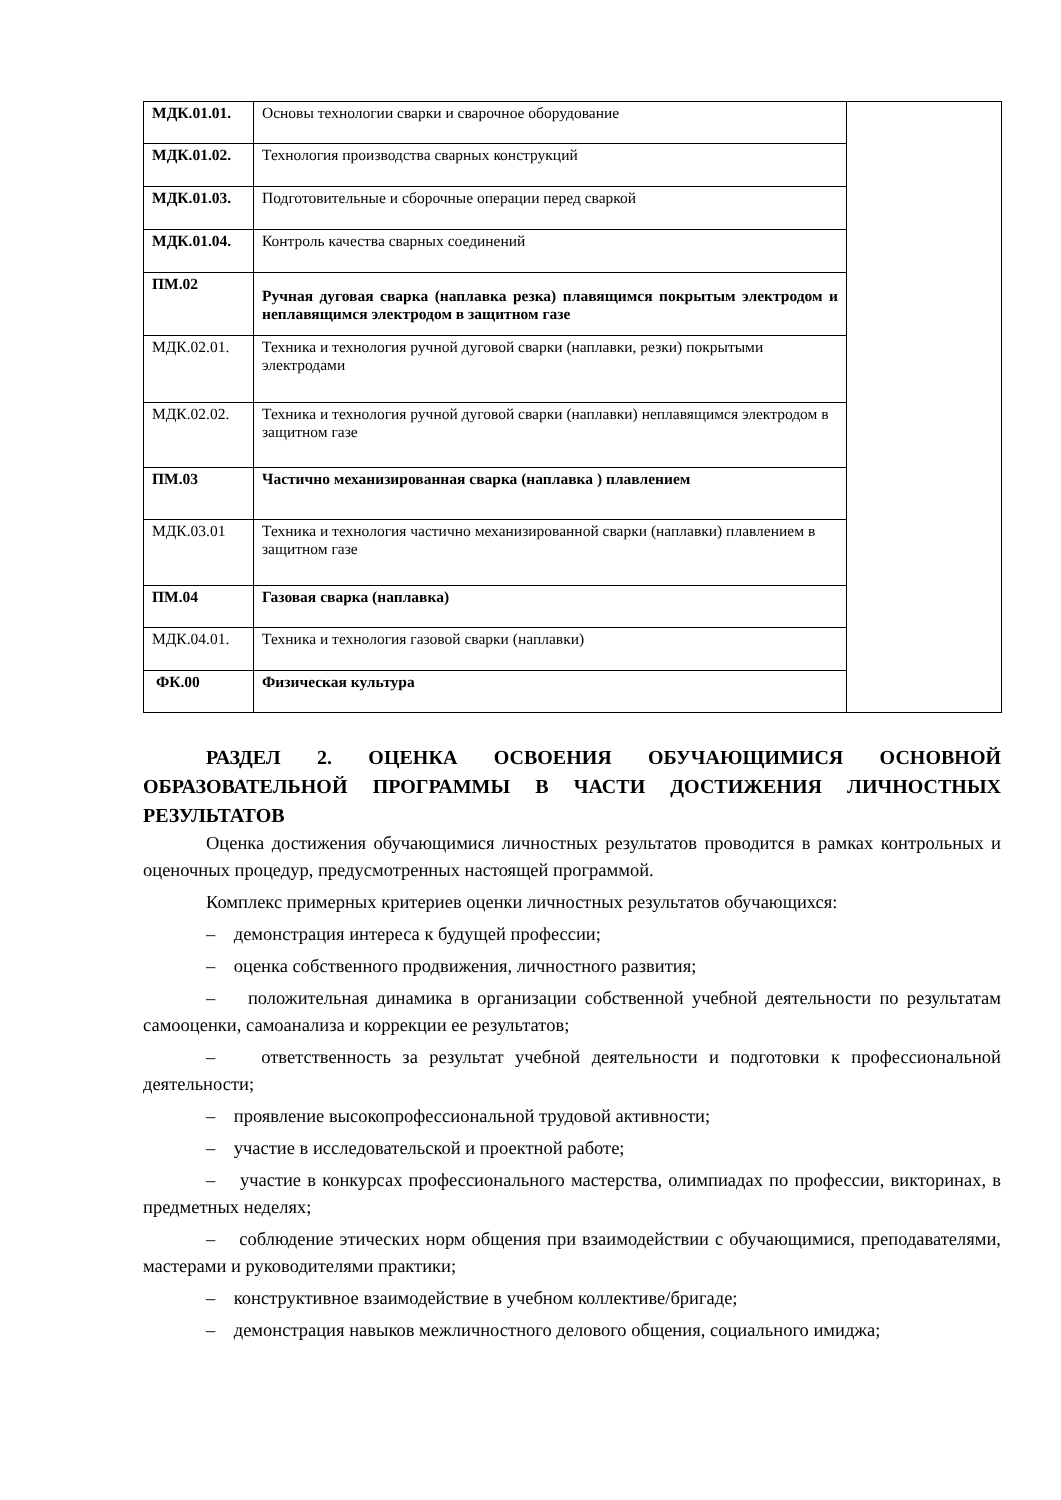| МДК.01.01. | Основы технологии сварки и сварочное оборудование | |
| МДК.01.02. | Технология производства сварных конструкций | |
| МДК.01.03. | Подготовительные и сборочные операции перед сваркой | |
| МДК.01.04. | Контроль качества сварных соединений | |
| ПМ.02 | Ручная дуговая сварка (наплавка резка) плавящимся покрытым электродом и неплавящимся электродом в защитном газе | |
| МДК.02.01. | Техника и технология ручной дуговой сварки (наплавки, резки) покрытыми электродами | |
| МДК.02.02. | Техника и технология ручной дуговой сварки (наплавки) неплавящимся электродом в защитном газе | |
| ПМ.03 | Частично механизированная сварка (наплавка ) плавлением | |
| МДК.03.01 | Техника и технология частично механизированной сварки (наплавки) плавлением в защитном газе | |
| ПМ.04 | Газовая сварка (наплавка) | |
| МДК.04.01. | Техника и технология газовой сварки (наплавки) | |
| ФК.00 | Физическая культура | |
РАЗДЕЛ 2. ОЦЕНКА ОСВОЕНИЯ ОБУЧАЮЩИМИСЯ ОСНОВНОЙ ОБРАЗОВАТЕЛЬНОЙ ПРОГРАММЫ В ЧАСТИ ДОСТИЖЕНИЯ ЛИЧНОСТНЫХ РЕЗУЛЬТАТОВ
Оценка достижения обучающимися личностных результатов проводится в рамках контрольных и оценочных процедур, предусмотренных настоящей программой.
Комплекс примерных критериев оценки личностных результатов обучающихся:
– демонстрация интереса к будущей профессии;
– оценка собственного продвижения, личностного развития;
– положительная динамика в организации собственной учебной деятельности по результатам самооценки, самоанализа и коррекции ее результатов;
– ответственность за результат учебной деятельности и подготовки к профессиональной деятельности;
– проявление высокопрофессиональной трудовой активности;
– участие в исследовательской и проектной работе;
– участие в конкурсах профессионального мастерства, олимпиадах по профессии, викторинах, в предметных неделях;
– соблюдение этических норм общения при взаимодействии с обучающимися, преподавателями, мастерами и руководителями практики;
– конструктивное взаимодействие в учебном коллективе/бригаде;
– демонстрация навыков межличностного делового общения, социального имиджа;